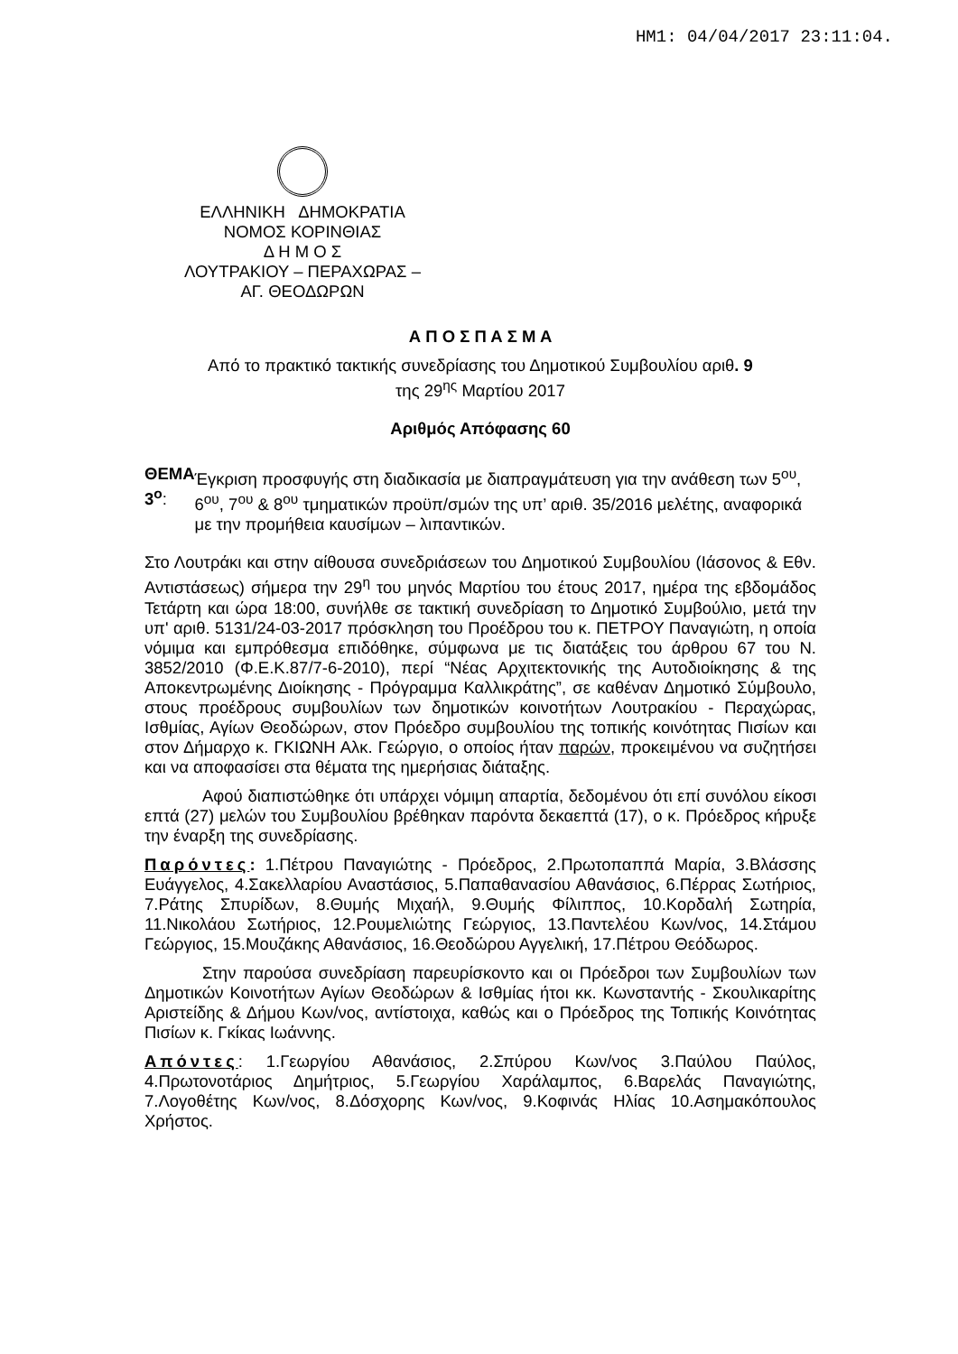ΗΜ1: 04/04/2017 23:11:04.
ΕΛΛΗΝΙΚΗ ΔΗΜΟΚΡΑΤΙΑ
ΝΟΜΟΣ ΚΟΡΙΝΘΙΑΣ
Δ Η Μ Ο Σ
ΛΟΥΤΡΑΚΙΟΥ – ΠΕΡΑΧΩΡΑΣ –
ΑΓ. ΘΕΟΔΩΡΩΝ
Α Π Ο Σ Π Α Σ Μ Α
Από το πρακτικό τακτικής συνεδρίασης του Δημοτικού Συμβουλίου αριθ. 9
της 29<sup>ης</sup> Μαρτίου 2017
Αριθμός Απόφασης 60
ΘΕΜΑ 3<sup>ο</sup>: Έγκριση προσφυγής στη διαδικασία με διαπραγμάτευση για την ανάθεση των 5<sup>ου</sup>, 6<sup>ου</sup>, 7<sup>ου</sup> & 8<sup>ου</sup> τμηματικών προϋπ/σμών της υπ’ αριθ. 35/2016 μελέτης, αναφορικά με την προμήθεια καυσίμων – λιπαντικών.
Στο Λουτράκι και στην αίθουσα συνεδριάσεων του Δημοτικού Συμβουλίου (Ιάσονος & Εθν. Αντιστάσεως) σήμερα την 29<sup>η</sup> του μηνός Μαρτίου του έτους 2017, ημέρα της εβδομάδος Τετάρτη και ώρα 18:00, συνήλθε σε τακτική συνεδρίαση το Δημοτικό Συμβούλιο, μετά την υπ' αριθ. 5131/24-03-2017 πρόσκληση του Προέδρου του κ. ΠΕΤΡΟΥ Παναγιώτη, η οποία νόμιμα και εμπρόθεσμα επιδόθηκε, σύμφωνα με τις διατάξεις του άρθρου 67 του Ν. 3852/2010 (Φ.Ε.Κ.87/7-6-2010), περί “Νέας Αρχιτεκτονικής της Αυτοδιοίκησης & της Αποκεντρωμένης Διοίκησης - Πρόγραμμα Καλλικράτης”, σε καθέναν Δημοτικό Σύμβουλο, στους προέδρους συμβουλίων των δημοτικών κοινοτήτων Λουτρακίου - Περαχώρας, Ισθμίας, Αγίων Θεοδώρων, στον Πρόεδρο συμβουλίου της τοπικής κοινότητας Πισίων και στον Δήμαρχο κ. ΓΚΙΩΝΗ Αλκ. Γεώργιο, ο οποίος ήταν παρών, προκειμένου να συζητήσει και να αποφασίσει στα θέματα της ημερήσιας διάταξης.
Αφού διαπιστώθηκε ότι υπάρχει νόμιμη απαρτία, δεδομένου ότι επί συνόλου είκοσι επτά (27) μελών του Συμβουλίου βρέθηκαν παρόντα δεκαεπτά (17), ο κ. Πρόεδρος κήρυξε την έναρξη της συνεδρίασης.
Παρόντες: 1.Πέτρου Παναγιώτης - Πρόεδρος, 2.Πρωτοπαππά Μαρία, 3.Βλάσσης Ευάγγελος, 4.Σακελλαρίου Αναστάσιος, 5.Παπαθανασίου Αθανάσιος, 6.Πέρρας Σωτήριος, 7.Ράτης Σπυρίδων, 8.Θυμής Μιχαήλ, 9.Θυμής Φίλιππος, 10.Κορδαλή Σωτηρία, 11.Νικολάου Σωτήριος, 12.Ρουμελιώτης Γεώργιος, 13.Παντελέου Κων/νος, 14.Στάμου Γεώργιος, 15.Μουζάκης Αθανάσιος, 16.Θεοδώρου Αγγελική, 17.Πέτρου Θεόδωρος.
Στην παρούσα συνεδρίαση παρευρίσκοντο και οι Πρόεδροι των Συμβουλίων των Δημοτικών Κοινοτήτων Αγίων Θεοδώρων & Ισθμίας ήτοι κκ. Κωνσταντής - Σκουλικαρίτης Αριστείδης & Δήμου Κων/νος, αντίστοιχα, καθώς και ο Πρόεδρος της Τοπικής Κοινότητας Πισίων κ. Γκίκας Ιωάννης.
Απόντες: 1.Γεωργίου Αθανάσιος, 2.Σπύρου Κων/νος 3.Παύλου Παύλος, 4.Πρωτονοτάριος Δημήτριος, 5.Γεωργίου Χαράλαμπος, 6.Βαρελάς Παναγιώτης, 7.Λογοθέτης Κων/νος, 8.Δόσχορης Κων/νος, 9.Κοφινάς Ηλίας 10.Ασημακόπουλος Χρήστος.